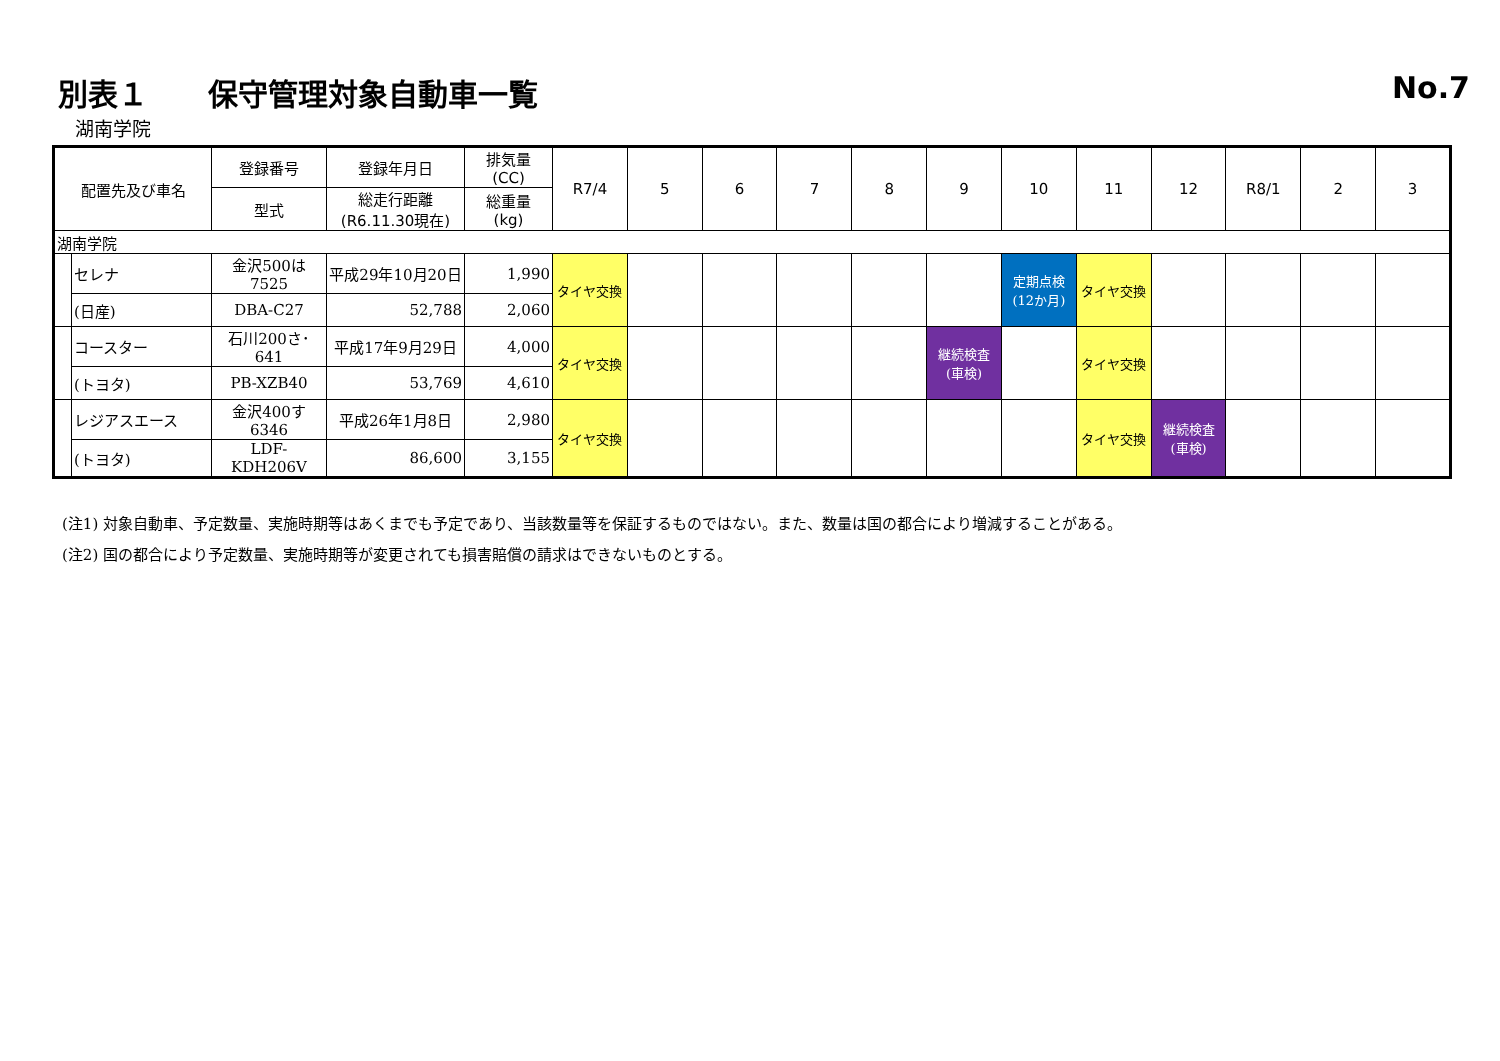別表１　　保守管理対象自動車一覧 No.7
湖南学院
| 配置先及び車名 | | 登録番号 | 登録年月日 | 排気量 (CC) | R7/4 | 5 | 6 | 7 | 8 | 9 | 10 | 11 | 12 | R8/1 | 2 | 3 |
| --- | --- | --- | --- | --- | --- | --- | --- | --- | --- | --- | --- | --- | --- | --- | --- | --- |
| | | 型式 | 総走行距離 (R6.11.30現在) | 総重量 (kg) | | | | | | | | | | | | |
| 湖南学院 | | | | | | | | | | | | | | | | |
| | セレナ | 金沢500は7525 | 平成29年10月20日 | 1,990 | タイヤ交換 | | | | | | 定期点検 (12か月) | タイヤ交換 | | | | |
| | (日産) | DBA-C27 | 52,788 | 2,060 | | | | | | | | | | | | |
| | コースター | 石川200さ･641 | 平成17年9月29日 | 4,000 | タイヤ交換 | | | | | 継続検査 (車検) | | タイヤ交換 | | | | |
| | (トヨタ) | PB-XZB40 | 53,769 | 4,610 | | | | | | | | | | | | |
| | レジアスエース | 金沢400す6346 | 平成26年1月8日 | 2,980 | タイヤ交換 | | | | | | | タイヤ交換 | 継続検査 (車検) | | | |
| | (トヨタ) | LDF-KDH206V | 86,600 | 3,155 | | | | | | | | | | | | |
(注1) 対象自動車、予定数量、実施時期等はあくまでも予定であり、当該数量等を保証するものではない。また、数量は国の都合により増減することがある。
(注2) 国の都合により予定数量、実施時期等が変更されても損害賠償の請求はできないものとする。